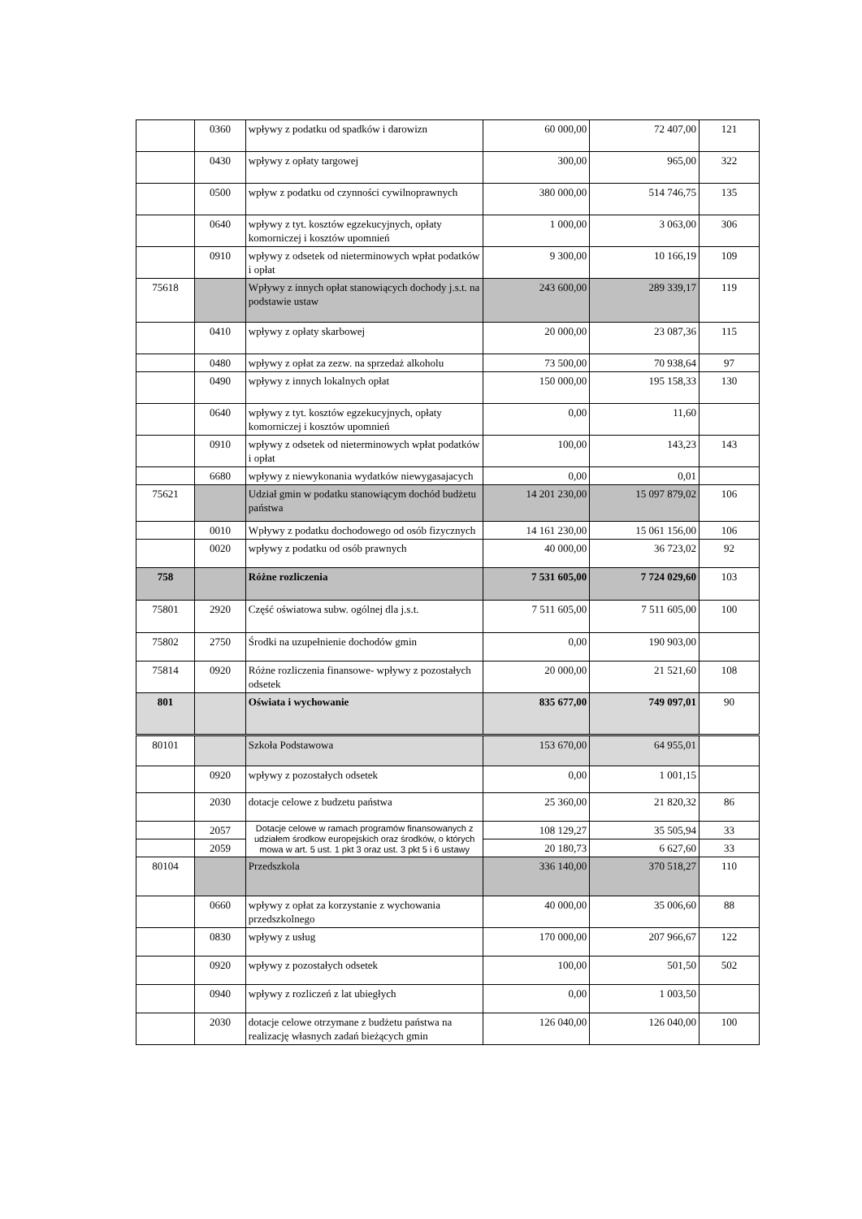| | 0360 | wpływy z podatku od spadków i darowizn | 60 000,00 | 72 407,00 | 121 |
| | 0430 | wpływy z opłaty targowej | 300,00 | 965,00 | 322 |
| | 0500 | wpływ z podatku od czynności cywilnoprawnych | 380 000,00 | 514 746,75 | 135 |
| | 0640 | wpływy z tyt. kosztów egzekucyjnych, opłaty komorniczej i kosztów upomnień | 1 000,00 | 3 063,00 | 306 |
| | 0910 | wpływy z odsetek od nieterminowych wpłat podatków i opłat | 9 300,00 | 10 166,19 | 109 |
| 75618 | | Wpływy z innych opłat stanowiących dochody j.s.t. na podstawie ustaw | 243 600,00 | 289 339,17 | 119 |
| | 0410 | wpływy z opłaty skarbowej | 20 000,00 | 23 087,36 | 115 |
| | 0480 | wpływy z opłat za zezw. na sprzedaż alkoholu | 73 500,00 | 70 938,64 | 97 |
| | 0490 | wpływy z innych lokalnych opłat | 150 000,00 | 195 158,33 | 130 |
| | 0640 | wpływy z tyt. kosztów egzekucyjnych, opłaty komorniczej i kosztów upomnień | 0,00 | 11,60 | |
| | 0910 | wpływy z odsetek od nieterminowych wpłat podatków i opłat | 100,00 | 143,23 | 143 |
| | 6680 | wpływy z niewykonania wydatków niewygasajacych | 0,00 | 0,01 | |
| 75621 | | Udział gmin w podatku stanowiącym dochód budżetu państwa | 14 201 230,00 | 15 097 879,02 | 106 |
| | 0010 | Wpływy z podatku dochodowego od osób fizycznych | 14 161 230,00 | 15 061 156,00 | 106 |
| | 0020 | wpływy z podatku od osób prawnych | 40 000,00 | 36 723,02 | 92 |
| 758 | | Różne rozliczenia | 7 531 605,00 | 7 724 029,60 | 103 |
| 75801 | 2920 | Część oświatowa subw. ogólnej dla j.s.t. | 7 511 605,00 | 7 511 605,00 | 100 |
| 75802 | 2750 | Środki na uzupełnienie dochodów gmin | 0,00 | 190 903,00 | |
| 75814 | 0920 | Różne rozliczenia finansowe- wpływy z pozostałych odsetek | 20 000,00 | 21 521,60 | 108 |
| 801 | | Oświata i wychowanie | 835 677,00 | 749 097,01 | 90 |
| 80101 | | Szkoła Podstawowa | 153 670,00 | 64 955,01 | |
| | 0920 | wpływy z pozostałych odsetek | 0,00 | 1 001,15 | |
| | 2030 | dotacje celowe z budzetu państwa | 25 360,00 | 21 820,32 | 86 |
| | 2057 | Dotacje celowe w ramach programów finansowanych z udziałem środkow europejskich oraz środków, o których mowa w art. 5 ust. 1 pkt 3 oraz ust. 3 pkt 5 i 6 ustawy | 108 129,27 | 35 505,94 | 33 |
| | 2059 | | 20 180,73 | 6 627,60 | 33 |
| 80104 | | Przedszkola | 336 140,00 | 370 518,27 | 110 |
| | 0660 | wpływy z opłat za korzystanie z wychowania przedszkolnego | 40 000,00 | 35 006,60 | 88 |
| | 0830 | wpływy z usług | 170 000,00 | 207 966,67 | 122 |
| | 0920 | wpływy z pozostałych odsetek | 100,00 | 501,50 | 502 |
| | 0940 | wpływy z rozliczeń z lat ubiegłych | 0,00 | 1 003,50 | |
| | 2030 | dotacje celowe otrzymane z budżetu państwa na realizację własnych zadań bieżących gmin | 126 040,00 | 126 040,00 | 100 |